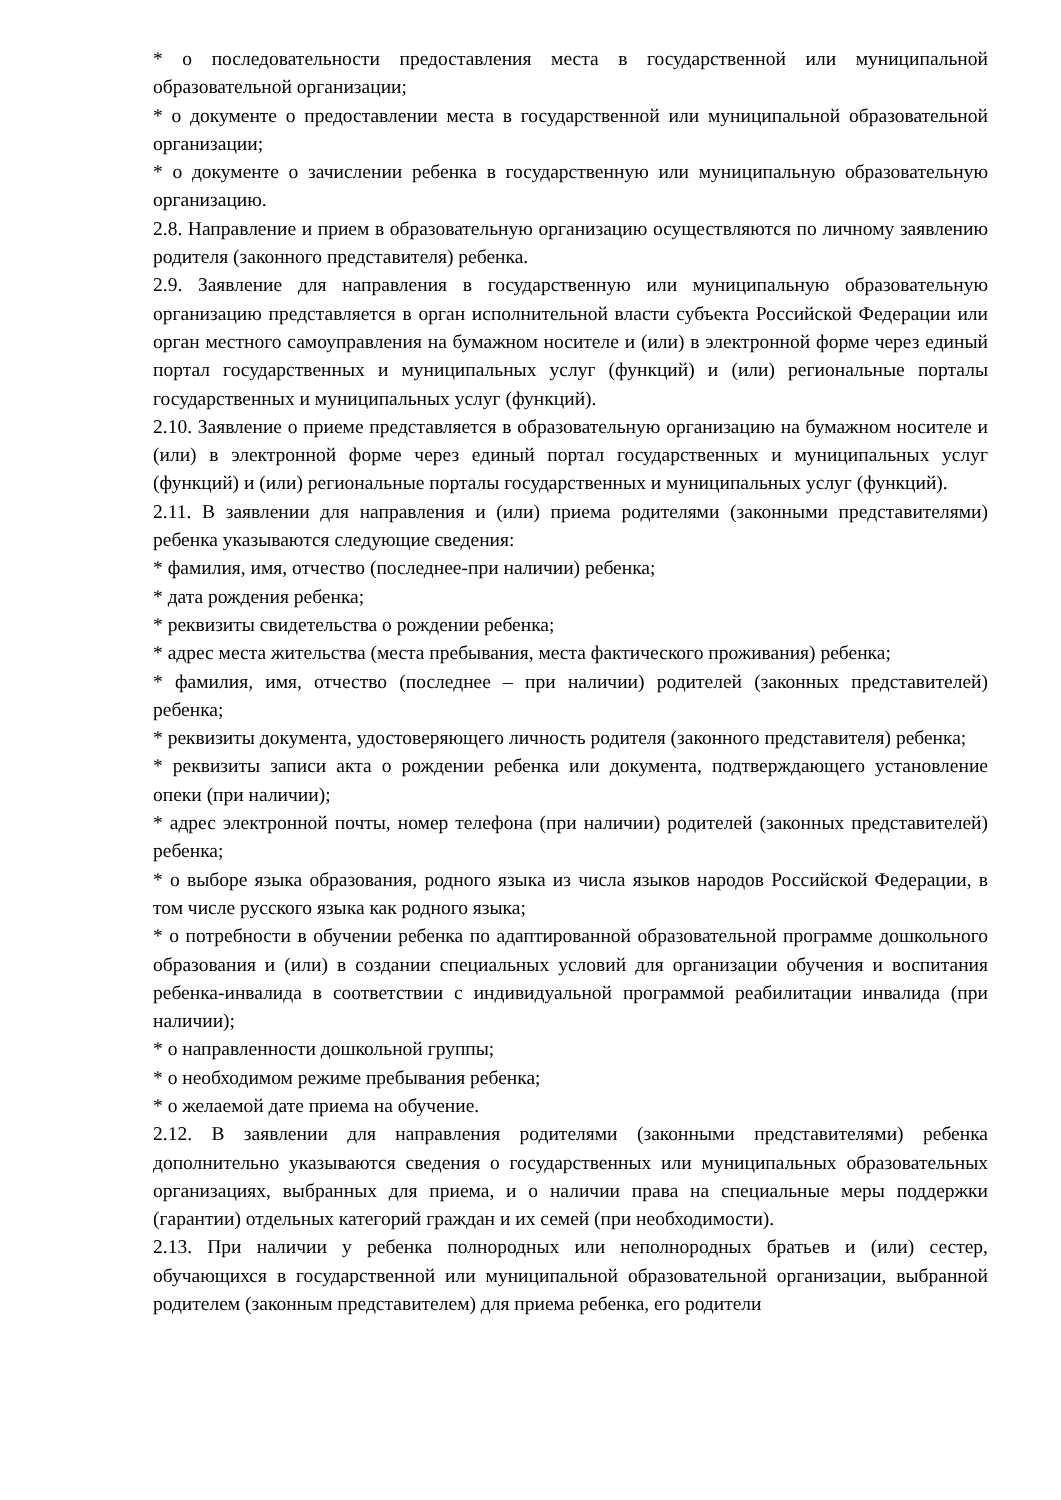* о последовательности предоставления места в государственной или муниципальной образовательной организации;
* о документе о предоставлении места в государственной или муниципальной образовательной организации;
* о документе о зачислении ребенка в государственную или муниципальную образовательную организацию.
2.8. Направление и прием в образовательную организацию осуществляются по личному заявлению родителя (законного представителя) ребенка.
2.9. Заявление для направления в государственную или муниципальную образовательную организацию представляется в орган исполнительной власти субъекта Российской Федерации или орган местного самоуправления на бумажном носителе и (или) в электронной форме через единый портал государственных и муниципальных услуг (функций) и (или) региональные порталы государственных и муниципальных услуг (функций).
2.10. Заявление о приеме представляется в образовательную организацию на бумажном носителе и (или) в электронной форме через единый портал государственных и муниципальных услуг (функций) и (или) региональные порталы государственных и муниципальных услуг (функций).
2.11. В заявлении для направления и (или) приема родителями (законными представителями) ребенка указываются следующие сведения:
* фамилия, имя, отчество (последнее-при наличии) ребенка;
* дата рождения ребенка;
* реквизиты свидетельства о рождении ребенка;
* адрес места жительства (места пребывания, места фактического проживания) ребенка;
* фамилия, имя, отчество (последнее – при наличии) родителей (законных представителей) ребенка;
* реквизиты документа, удостоверяющего личность родителя (законного представителя) ребенка;
* реквизиты записи акта о рождении ребенка или документа, подтверждающего установление опеки (при наличии);
* адрес электронной почты, номер телефона (при наличии) родителей (законных представителей) ребенка;
* о выборе языка образования, родного языка из числа языков народов Российской Федерации, в том числе русского языка как родного языка;
* о потребности в обучении ребенка по адаптированной образовательной программе дошкольного образования и (или) в создании специальных условий для организации обучения и воспитания ребенка-инвалида в соответствии с индивидуальной программой реабилитации инвалида (при наличии);
* о направленности дошкольной группы;
* о необходимом режиме пребывания ребенка;
* о желаемой дате приема на обучение.
2.12. В заявлении для направления родителями (законными представителями) ребенка дополнительно указываются сведения о государственных или муниципальных образовательных организациях, выбранных для приема, и о наличии права на специальные меры поддержки (гарантии) отдельных категорий граждан и их семей (при необходимости).
2.13. При наличии у ребенка полнородных или неполнородных братьев и (или) сестер, обучающихся в государственной или муниципальной образовательной организации, выбранной родителем (законным представителем) для приема ребенка, его родители